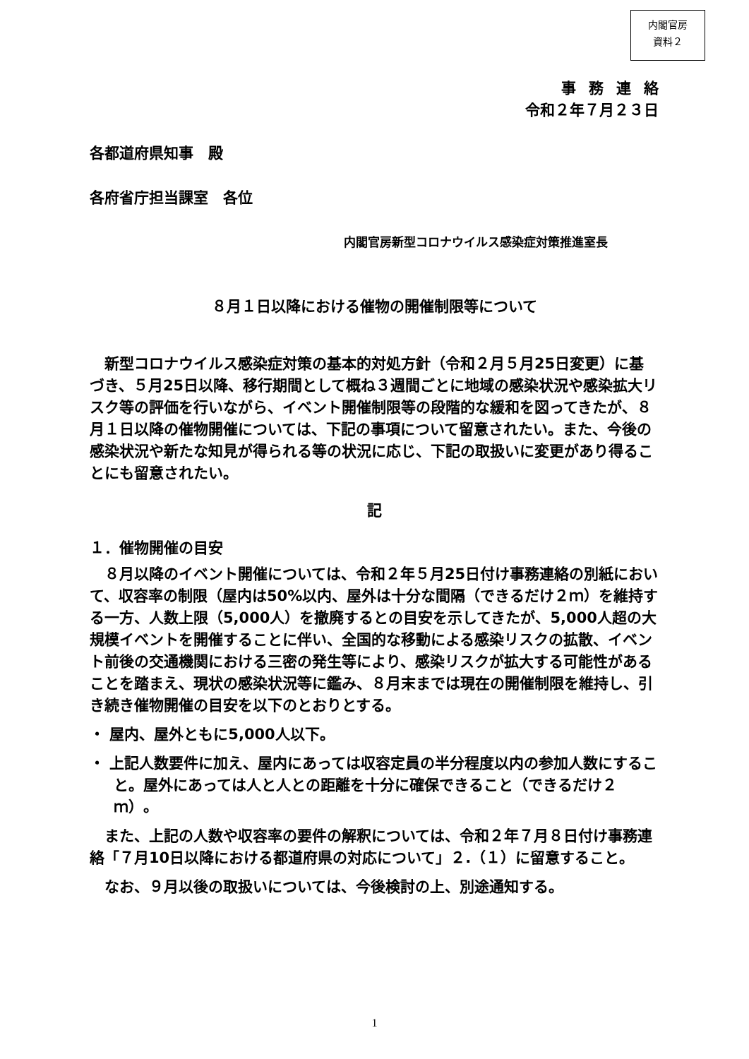内閣官房
資料２
事務連絡
令和２年７月２３日
各都道府県知事　殿
各府省庁担当課室　各位
内閣官房新型コロナウイルス感染症対策推進室長
８月１日以降における催物の開催制限等について
新型コロナウイルス感染症対策の基本的対処方針（令和２月５月25日変更）に基づき、５月25日以降、移行期間として概ね３週間ごとに地域の感染状況や感染拡大リスク等の評価を行いながら、イベント開催制限等の段階的な緩和を図ってきたが、８月１日以降の催物開催については、下記の事項について留意されたい。また、今後の感染状況や新たな知見が得られる等の状況に応じ、下記の取扱いに変更があり得ることにも留意されたい。
記
１．催物開催の目安
８月以降のイベント開催については、令和２年５月25日付け事務連絡の別紙において、収容率の制限（屋内は50%以内、屋外は十分な間隔（できるだけ２ｍ）を維持する一方、人数上限（5,000人）を撤廃するとの目安を示してきたが、5,000人超の大規模イベントを開催することに伴い、全国的な移動による感染リスクの拡散、イベント前後の交通機関における三密の発生等により、感染リスクが拡大する可能性があることを踏まえ、現状の感染状況等に鑑み、８月末までは現在の開催制限を維持し、引き続き催物開催の目安を以下のとおりとする。
・ 屋内、屋外ともに5,000人以下。
・ 上記人数要件に加え、屋内にあっては収容定員の半分程度以内の参加人数にすること。屋外にあっては人と人との距離を十分に確保できること（できるだけ２ｍ）。
また、上記の人数や収容率の要件の解釈については、令和２年７月８日付け事務連絡「７月10日以降における都道府県の対応について」２.（１）に留意すること。
なお、９月以後の取扱いについては、今後検討の上、別途通知する。
1